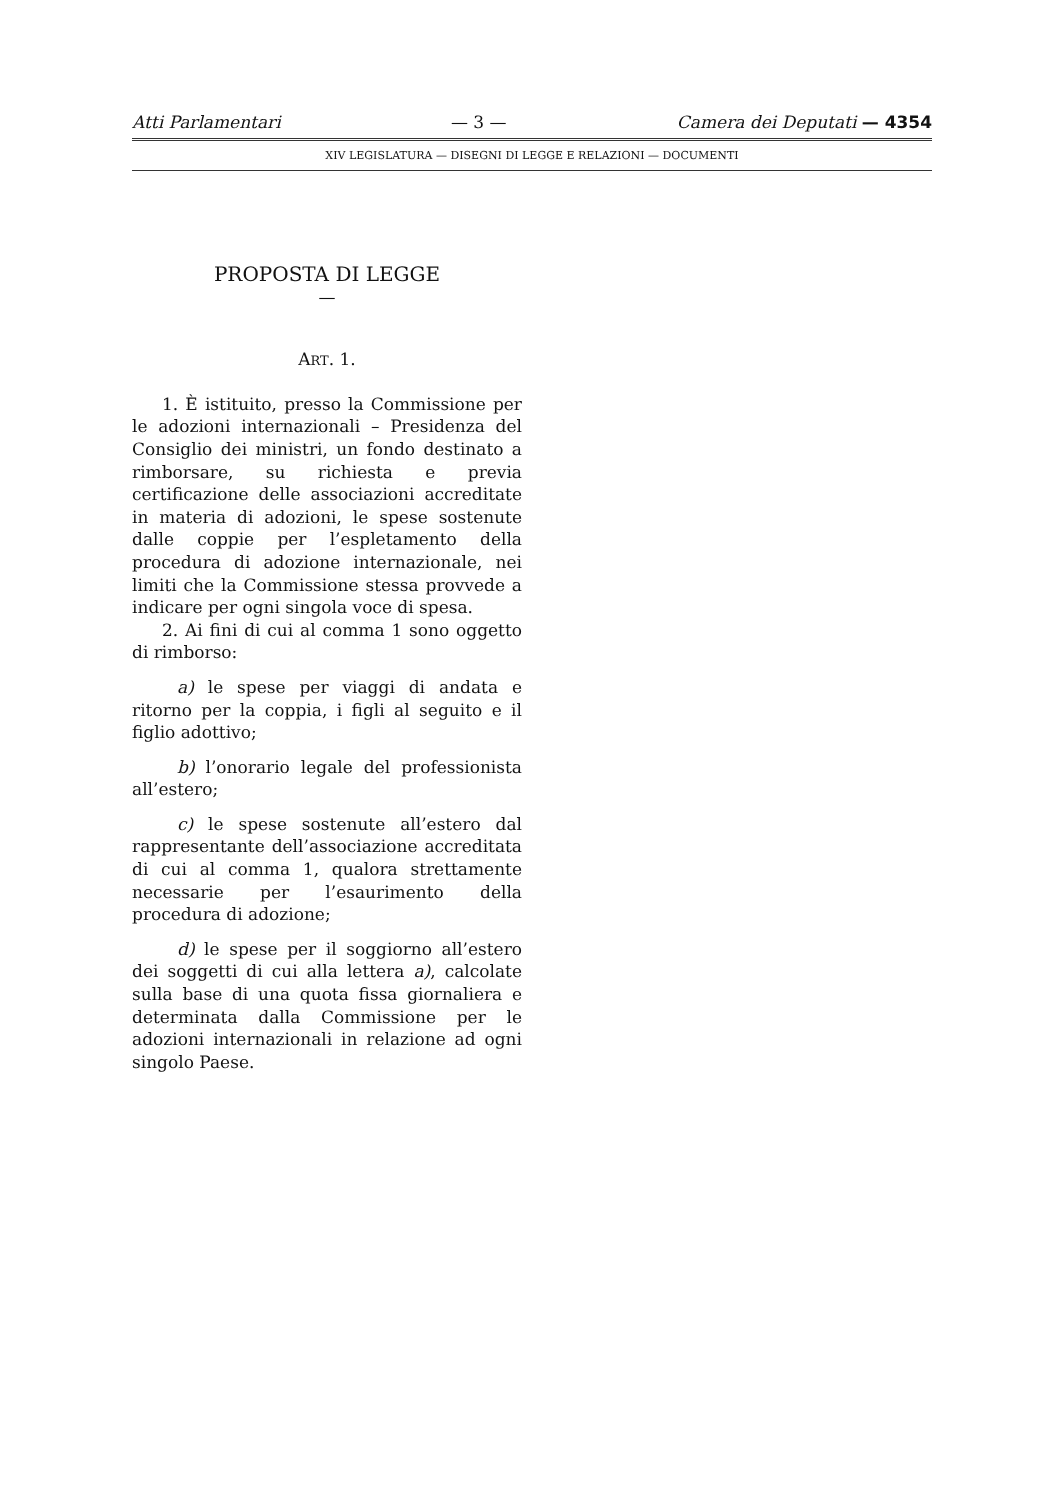Atti Parlamentari — 3 — Camera dei Deputati — 4354
XIV LEGISLATURA — DISEGNI DI LEGGE E RELAZIONI — DOCUMENTI
PROPOSTA DI LEGGE
—
ART. 1.
1. È istituito, presso la Commissione per le adozioni internazionali – Presidenza del Consiglio dei ministri, un fondo destinato a rimborsare, su richiesta e previa certificazione delle associazioni accreditate in materia di adozioni, le spese sostenute dalle coppie per l’espletamento della procedura di adozione internazionale, nei limiti che la Commissione stessa provvede a indicare per ogni singola voce di spesa.
2. Ai fini di cui al comma 1 sono oggetto di rimborso:
a) le spese per viaggi di andata e ritorno per la coppia, i figli al seguito e il figlio adottivo;
b) l’onorario legale del professionista all’estero;
c) le spese sostenute all’estero dal rappresentante dell’associazione accreditata di cui al comma 1, qualora strettamente necessarie per l’esaurimento della procedura di adozione;
d) le spese per il soggiorno all’estero dei soggetti di cui alla lettera a), calcolate sulla base di una quota fissa giornaliera e determinata dalla Commissione per le adozioni internazionali in relazione ad ogni singolo Paese.